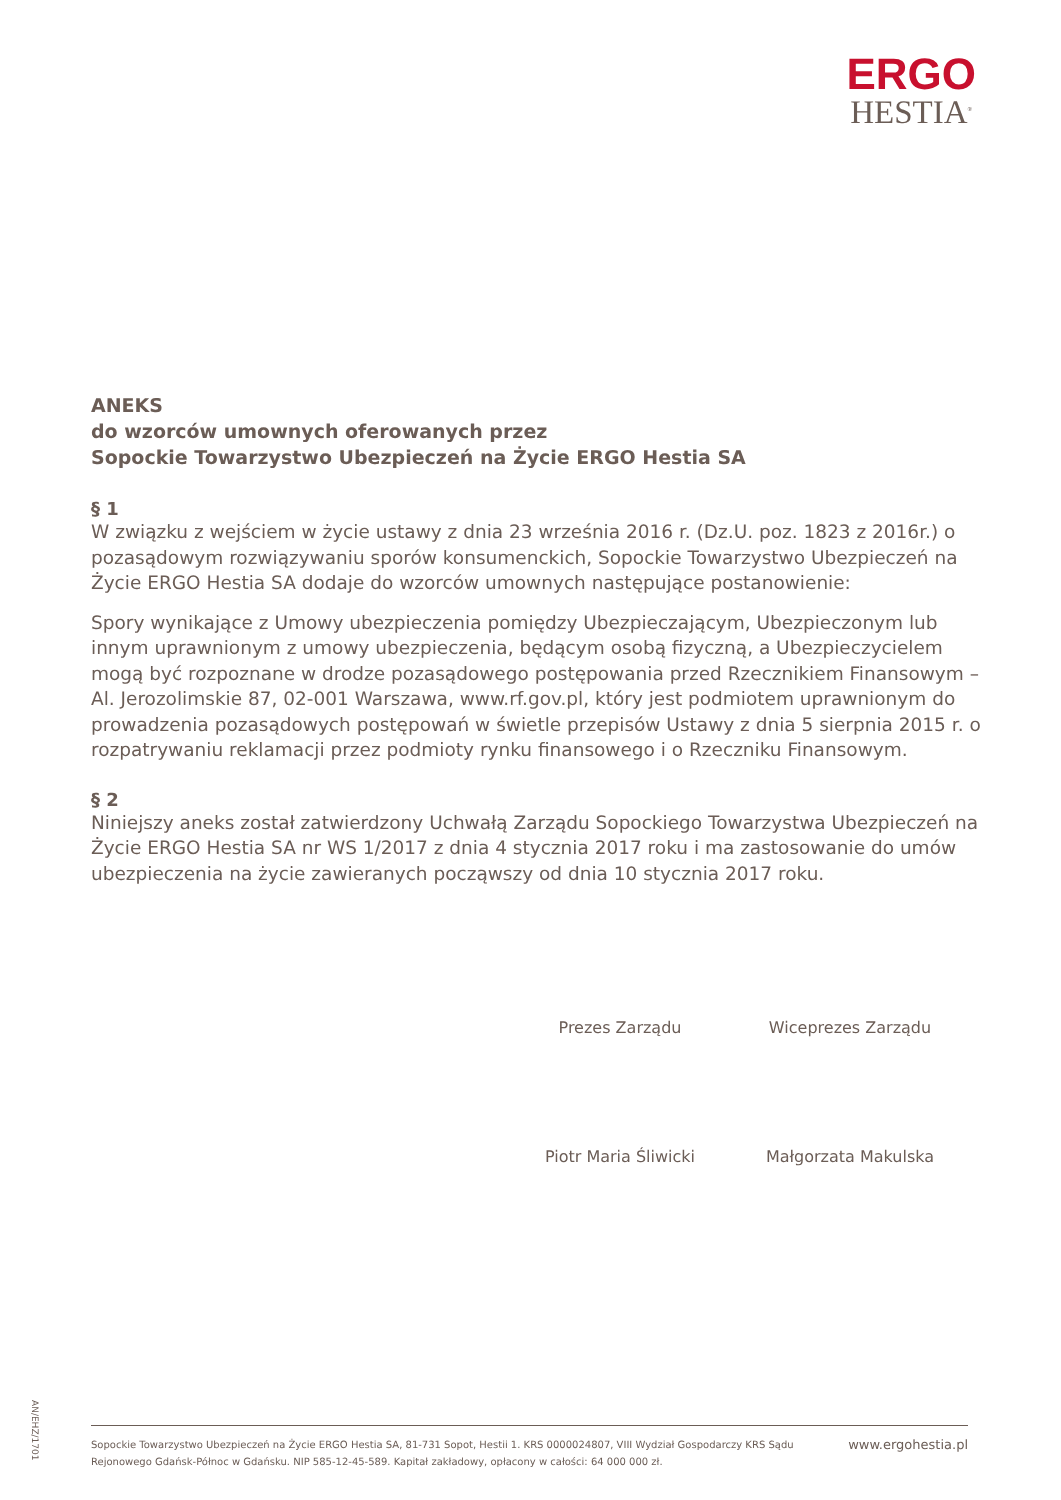ERGO
HESTIA<sup>®</sup>
ANEKS
do wzorców umownych oferowanych przez
Sopockie Towarzystwo Ubezpieczeń na Życie ERGO Hestia SA
§ 1
W związku z wejściem w życie ustawy z dnia 23 września 2016 r. (Dz.U. poz. 1823 z 2016r.) o pozasądowym rozwiązywaniu sporów konsumenckich, Sopockie Towarzystwo Ubezpieczeń na Życie ERGO Hestia SA dodaje do wzorców umownych następujące postanowienie:
Spory wynikające z Umowy ubezpieczenia pomiędzy Ubezpieczającym, Ubezpieczonym lub innym uprawnionym z umowy ubezpieczenia, będącym osobą fizyczną, a Ubezpieczycielem mogą być rozpoznane w drodze pozasądowego postępowania przed Rzecznikiem Finansowym – Al. Jerozolimskie 87, 02-001 Warszawa, www.rf.gov.pl, który jest podmiotem uprawnionym do prowadzenia pozasądowych postępowań w świetle przepisów Ustawy z dnia 5 sierpnia 2015 r. o rozpatrywaniu reklamacji przez podmioty rynku finansowego i o Rzeczniku Finansowym.
§ 2
Niniejszy aneks został zatwierdzony Uchwałą Zarządu Sopockiego Towarzystwa Ubezpieczeń na Życie ERGO Hestia SA nr WS 1/2017 z dnia 4 stycznia 2017 roku i ma zastosowanie do umów ubezpieczenia na życie zawieranych począwszy od dnia 10 stycznia 2017 roku.
Prezes Zarządu
Piotr Maria Śliwicki
Wiceprezes Zarządu
Małgorzata Makulska
AN/EHZ/1701
Sopockie Towarzystwo Ubezpieczeń na Życie ERGO Hestia SA, 81-731 Sopot, Hestii 1. KRS 0000024807, VIII Wydział Gospodarczy KRS Sądu
Rejonowego Gdańsk-Północ w Gdańsku. NIP 585-12-45-589. Kapitał zakładowy, opłacony w całości: 64 000 000 zł.
www.ergohestia.pl